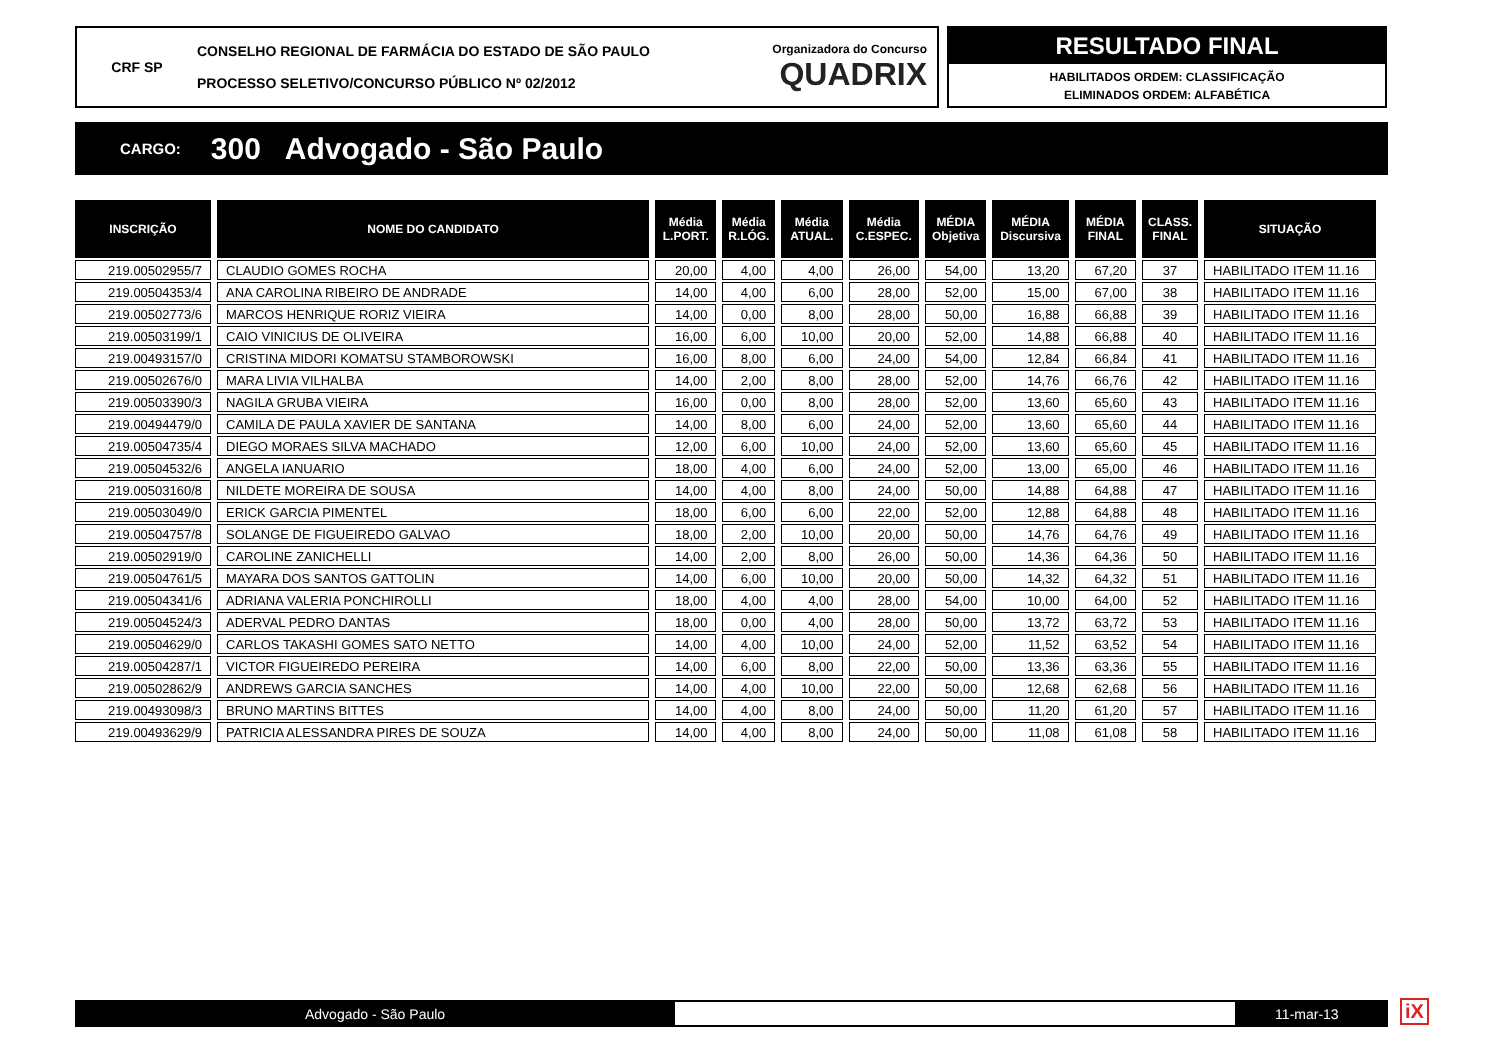CRF SP
CONSELHO REGIONAL DE FARMÁCIA DO ESTADO DE SÃO PAULO
PROCESSO SELETIVO/CONCURSO PÚBLICO Nº 02/2012
Organizadora do Concurso
QUADRIX
RESULTADO FINAL
HABILITADOS ORDEM: CLASSIFICAÇÃO
ELIMINADOS ORDEM: ALFABÉTICA
CARGO: 300 Advogado - São Paulo
| INSCRIÇÃO | NOME DO CANDIDATO | Média L.PORT. | Média R.LÓG. | Média ATUAL. | Média C.ESPEC. | MÉDIA Objetiva | MÉDIA Discursiva | MÉDIA FINAL | CLASS. FINAL | SITUAÇÃO |
| --- | --- | --- | --- | --- | --- | --- | --- | --- | --- | --- |
| 219.00502955/7 | CLAUDIO GOMES ROCHA | 20,00 | 4,00 | 4,00 | 26,00 | 54,00 | 13,20 | 67,20 | 37 | HABILITADO ITEM 11.16 |
| 219.00504353/4 | ANA CAROLINA RIBEIRO DE ANDRADE | 14,00 | 4,00 | 6,00 | 28,00 | 52,00 | 15,00 | 67,00 | 38 | HABILITADO ITEM 11.16 |
| 219.00502773/6 | MARCOS HENRIQUE RORIZ VIEIRA | 14,00 | 0,00 | 8,00 | 28,00 | 50,00 | 16,88 | 66,88 | 39 | HABILITADO ITEM 11.16 |
| 219.00503199/1 | CAIO VINICIUS DE OLIVEIRA | 16,00 | 6,00 | 10,00 | 20,00 | 52,00 | 14,88 | 66,88 | 40 | HABILITADO ITEM 11.16 |
| 219.00493157/0 | CRISTINA MIDORI KOMATSU STAMBOROWSKI | 16,00 | 8,00 | 6,00 | 24,00 | 54,00 | 12,84 | 66,84 | 41 | HABILITADO ITEM 11.16 |
| 219.00502676/0 | MARA LIVIA VILHALBA | 14,00 | 2,00 | 8,00 | 28,00 | 52,00 | 14,76 | 66,76 | 42 | HABILITADO ITEM 11.16 |
| 219.00503390/3 | NAGILA GRUBA VIEIRA | 16,00 | 0,00 | 8,00 | 28,00 | 52,00 | 13,60 | 65,60 | 43 | HABILITADO ITEM 11.16 |
| 219.00494479/0 | CAMILA DE PAULA XAVIER DE SANTANA | 14,00 | 8,00 | 6,00 | 24,00 | 52,00 | 13,60 | 65,60 | 44 | HABILITADO ITEM 11.16 |
| 219.00504735/4 | DIEGO MORAES SILVA MACHADO | 12,00 | 6,00 | 10,00 | 24,00 | 52,00 | 13,60 | 65,60 | 45 | HABILITADO ITEM 11.16 |
| 219.00504532/6 | ANGELA IANUARIO | 18,00 | 4,00 | 6,00 | 24,00 | 52,00 | 13,00 | 65,00 | 46 | HABILITADO ITEM 11.16 |
| 219.00503160/8 | NILDETE MOREIRA DE SOUSA | 14,00 | 4,00 | 8,00 | 24,00 | 50,00 | 14,88 | 64,88 | 47 | HABILITADO ITEM 11.16 |
| 219.00503049/0 | ERICK GARCIA PIMENTEL | 18,00 | 6,00 | 6,00 | 22,00 | 52,00 | 12,88 | 64,88 | 48 | HABILITADO ITEM 11.16 |
| 219.00504757/8 | SOLANGE DE FIGUEIREDO GALVAO | 18,00 | 2,00 | 10,00 | 20,00 | 50,00 | 14,76 | 64,76 | 49 | HABILITADO ITEM 11.16 |
| 219.00502919/0 | CAROLINE ZANICHELLI | 14,00 | 2,00 | 8,00 | 26,00 | 50,00 | 14,36 | 64,36 | 50 | HABILITADO ITEM 11.16 |
| 219.00504761/5 | MAYARA DOS SANTOS GATTOLIN | 14,00 | 6,00 | 10,00 | 20,00 | 50,00 | 14,32 | 64,32 | 51 | HABILITADO ITEM 11.16 |
| 219.00504341/6 | ADRIANA VALERIA PONCHIROLLI | 18,00 | 4,00 | 4,00 | 28,00 | 54,00 | 10,00 | 64,00 | 52 | HABILITADO ITEM 11.16 |
| 219.00504524/3 | ADERVAL PEDRO DANTAS | 18,00 | 0,00 | 4,00 | 28,00 | 50,00 | 13,72 | 63,72 | 53 | HABILITADO ITEM 11.16 |
| 219.00504629/0 | CARLOS TAKASHI GOMES SATO NETTO | 14,00 | 4,00 | 10,00 | 24,00 | 52,00 | 11,52 | 63,52 | 54 | HABILITADO ITEM 11.16 |
| 219.00504287/1 | VICTOR FIGUEIREDO PEREIRA | 14,00 | 6,00 | 8,00 | 22,00 | 50,00 | 13,36 | 63,36 | 55 | HABILITADO ITEM 11.16 |
| 219.00502862/9 | ANDREWS GARCIA SANCHES | 14,00 | 4,00 | 10,00 | 22,00 | 50,00 | 12,68 | 62,68 | 56 | HABILITADO ITEM 11.16 |
| 219.00493098/3 | BRUNO MARTINS BITTES | 14,00 | 4,00 | 8,00 | 24,00 | 50,00 | 11,20 | 61,20 | 57 | HABILITADO ITEM 11.16 |
| 219.00493629/9 | PATRICIA ALESSANDRA PIRES DE SOUZA | 14,00 | 4,00 | 8,00 | 24,00 | 50,00 | 11,08 | 61,08 | 58 | HABILITADO ITEM 11.16 |
Advogado - São Paulo 11-mar-13 iX